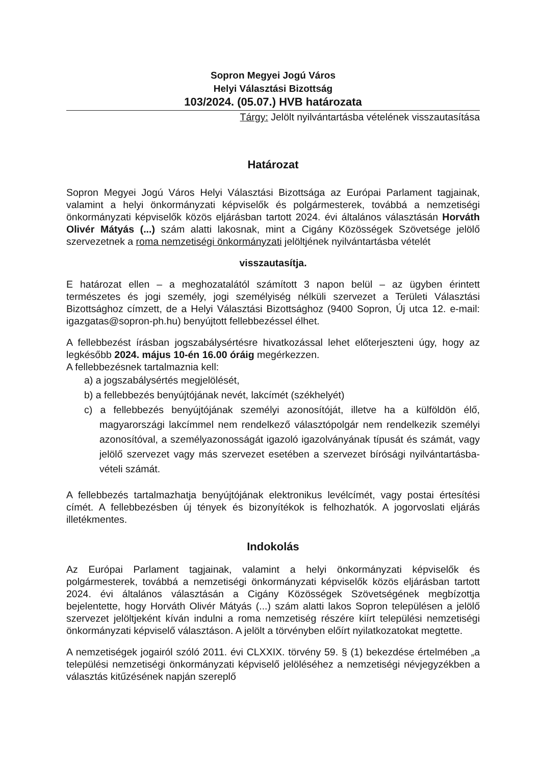Sopron Megyei Jogú Város
Helyi Választási Bizottság
103/2024. (05.07.) HVB határozata
Tárgy: Jelölt nyilvántartásba vételének visszautasítása
Határozat
Sopron Megyei Jogú Város Helyi Választási Bizottsága az Európai Parlament tagjainak, valamint a helyi önkormányzati képviselők és polgármesterek, továbbá a nemzetiségi önkormányzati képviselők közös eljárásban tartott 2024. évi általános választásán Horváth Olivér Mátyás (...) szám alatti lakosnak, mint a Cigány Közösségek Szövetsége jelölő szervezetnek a roma nemzetiségi önkormányzati jelöltjének nyilvántartásba vételét
visszautasítja.
E határozat ellen – a meghozatalától számított 3 napon belül – az ügyben érintett természetes és jogi személy, jogi személyiség nélküli szervezet a Területi Választási Bizottsághoz címzett, de a Helyi Választási Bizottsághoz (9400 Sopron, Új utca 12. e-mail: igazgatas@sopron-ph.hu) benyújtott fellebbezéssel élhet.
A fellebbezést írásban jogszabálysértésre hivatkozással lehet előterjeszteni úgy, hogy az legkésőbb 2024. május 10-én 16.00 óráig megérkezzen.
A fellebbezésnek tartalmaznia kell:
a) a jogszabálysértés megjelölését,
b) a fellebbezés benyújtójának nevét, lakcímét (székhelyét)
c) a fellebbezés benyújtójának személyi azonosítóját, illetve ha a külföldön élő, magyarországi lakcímmel nem rendelkező választópolgár nem rendelkezik személyi azonosítóval, a személyazonosságát igazoló igazolványának típusát és számát, vagy jelölő szervezet vagy más szervezet esetében a szervezet bírósági nyilvántartásba-vételi számát.
A fellebbezés tartalmazhatja benyújtójának elektronikus levélcímét, vagy postai értesítési címét. A fellebbezésben új tények és bizonyítékok is felhozhatók. A jogorvoslati eljárás illetékmentes.
Indokolás
Az Európai Parlament tagjainak, valamint a helyi önkormányzati képviselők és polgármesterek, továbbá a nemzetiségi önkormányzati képviselők közös eljárásban tartott 2024. évi általános választásán a Cigány Közösségek Szövetségének megbízottja bejelentette, hogy Horváth Olivér Mátyás (...) szám alatti lakos Sopron településen a jelölő szervezet jelöltjeként kíván indulni a roma nemzetiség részére kiírt települési nemzetiségi önkormányzati képviselő választáson. A jelölt a törvényben előírt nyilatkozatokat megtette.
A nemzetiségek jogairól szóló 2011. évi CLXXIX. törvény 59. § (1) bekezdése értelmében „a települési nemzetiségi önkormányzati képviselő jelöléséhez a nemzetiségi névjegyzékben a választás kitűzésének napján szereplő